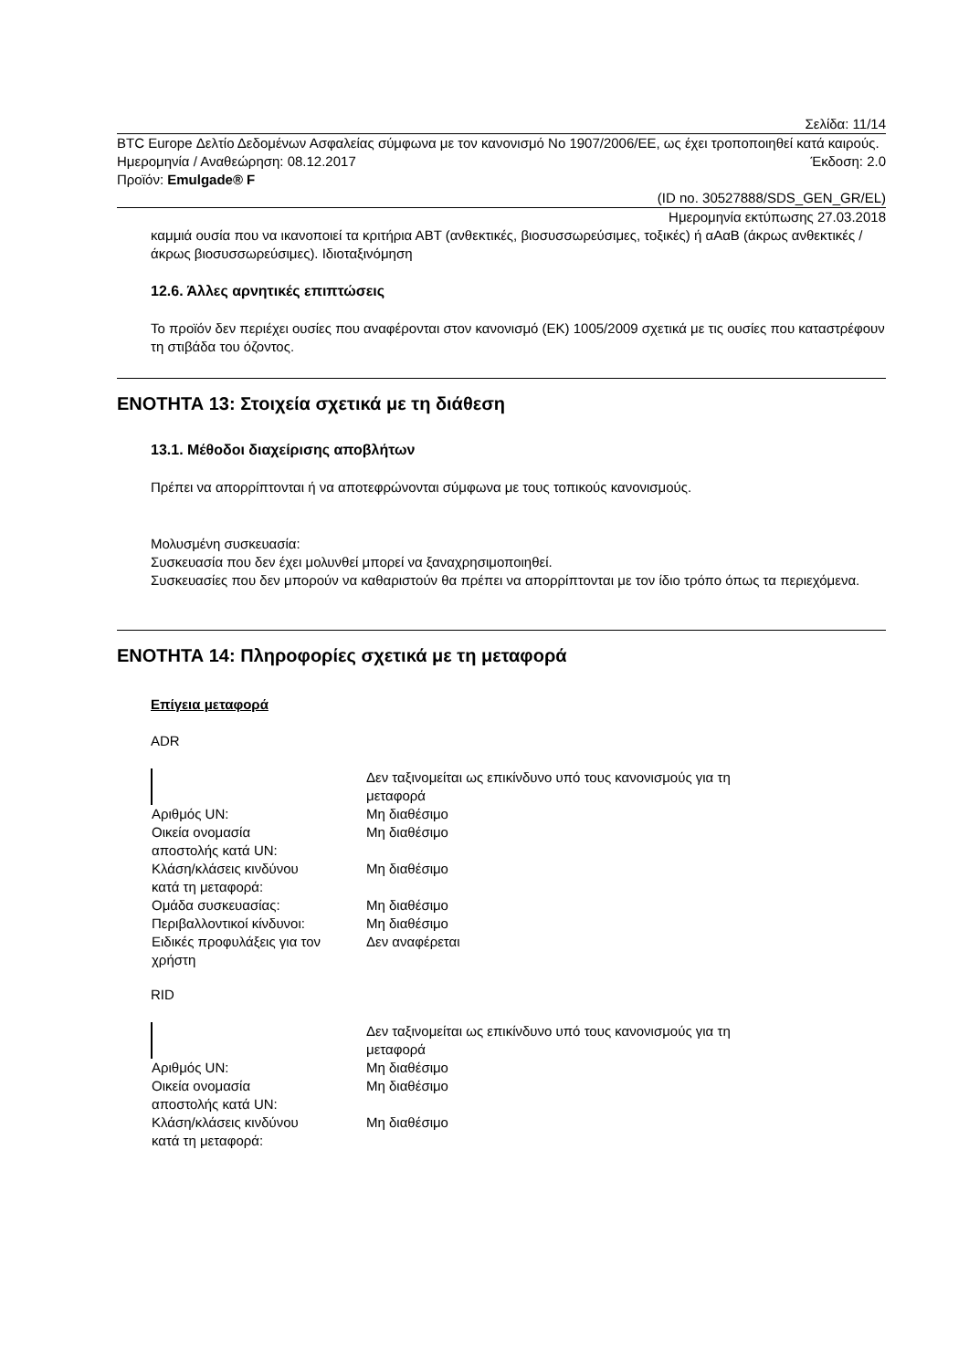Σελίδα: 11/14
BTC Europe Δελτίο Δεδομένων Ασφαλείας σύμφωνα με τον κανονισμό No 1907/2006/ΕΕ, ως έχει τροποποιηθεί κατά καιρούς.
Ημερομηνία / Αναθεώρηση: 08.12.2017 Έκδοση: 2.0
Προϊόν: Emulgade® F
(ID no. 30527888/SDS_GEN_GR/EL)
Ημερομηνία εκτύπωσης 27.03.2018
καμμιά ουσία που να ικανοποιεί τα κριτήρια ΑΒΤ (ανθεκτικές, βιοσυσσωρεύσιμες, τοξικές) ή αΑαΒ (άκρως ανθεκτικές / άκρως βιοσυσσωρεύσιμες). Ιδιοταξινόμηση
12.6. Άλλες αρνητικές επιπτώσεις
Το προϊόν δεν περιέχει ουσίες που αναφέρονται στον κανονισμό (ΕΚ) 1005/2009 σχετικά με τις ουσίες που καταστρέφουν τη στιβάδα του όζοντος.
ΕΝΟΤΗΤΑ 13: Στοιχεία σχετικά με τη διάθεση
13.1. Μέθοδοι διαχείρισης αποβλήτων
Πρέπει να απορρίπτονται ή να αποτεφρώνονται σύμφωνα με τους τοπικούς κανονισμούς.
Μολυσμένη συσκευασία:
Συσκευασία που δεν έχει μολυνθεί μπορεί να ξαναχρησιμοποιηθεί.
Συσκευασίες που δεν μπορούν να καθαριστούν θα πρέπει να απορρίπτονται με τον ίδιο τρόπο όπως τα περιεχόμενα.
ΕΝΟΤΗΤΑ 14: Πληροφορίες σχετικά με τη μεταφορά
Επίγεια μεταφορά
ADR
| | Δεν ταξινομείται ως επικίνδυνο υπό τους κανονισμούς για τη μεταφορά |
| Αριθμός UN: | Μη διαθέσιμο |
| Οικεία ονομασία αποστολής κατά UN: | Μη διαθέσιμο |
| Κλάση/κλάσεις κινδύνου κατά τη μεταφορά: | Μη διαθέσιμο |
| Ομάδα συσκευασίας: | Μη διαθέσιμο |
| Περιβαλλοντικοί κίνδυνοι: | Μη διαθέσιμο |
| Ειδικές προφυλάξεις για τον χρήστη | Δεν αναφέρεται |
RID
| | Δεν ταξινομείται ως επικίνδυνο υπό τους κανονισμούς για τη μεταφορά |
| Αριθμός UN: | Μη διαθέσιμο |
| Οικεία ονομασία αποστολής κατά UN: | Μη διαθέσιμο |
| Κλάση/κλάσεις κινδύνου κατά τη μεταφορά: | Μη διαθέσιμο |